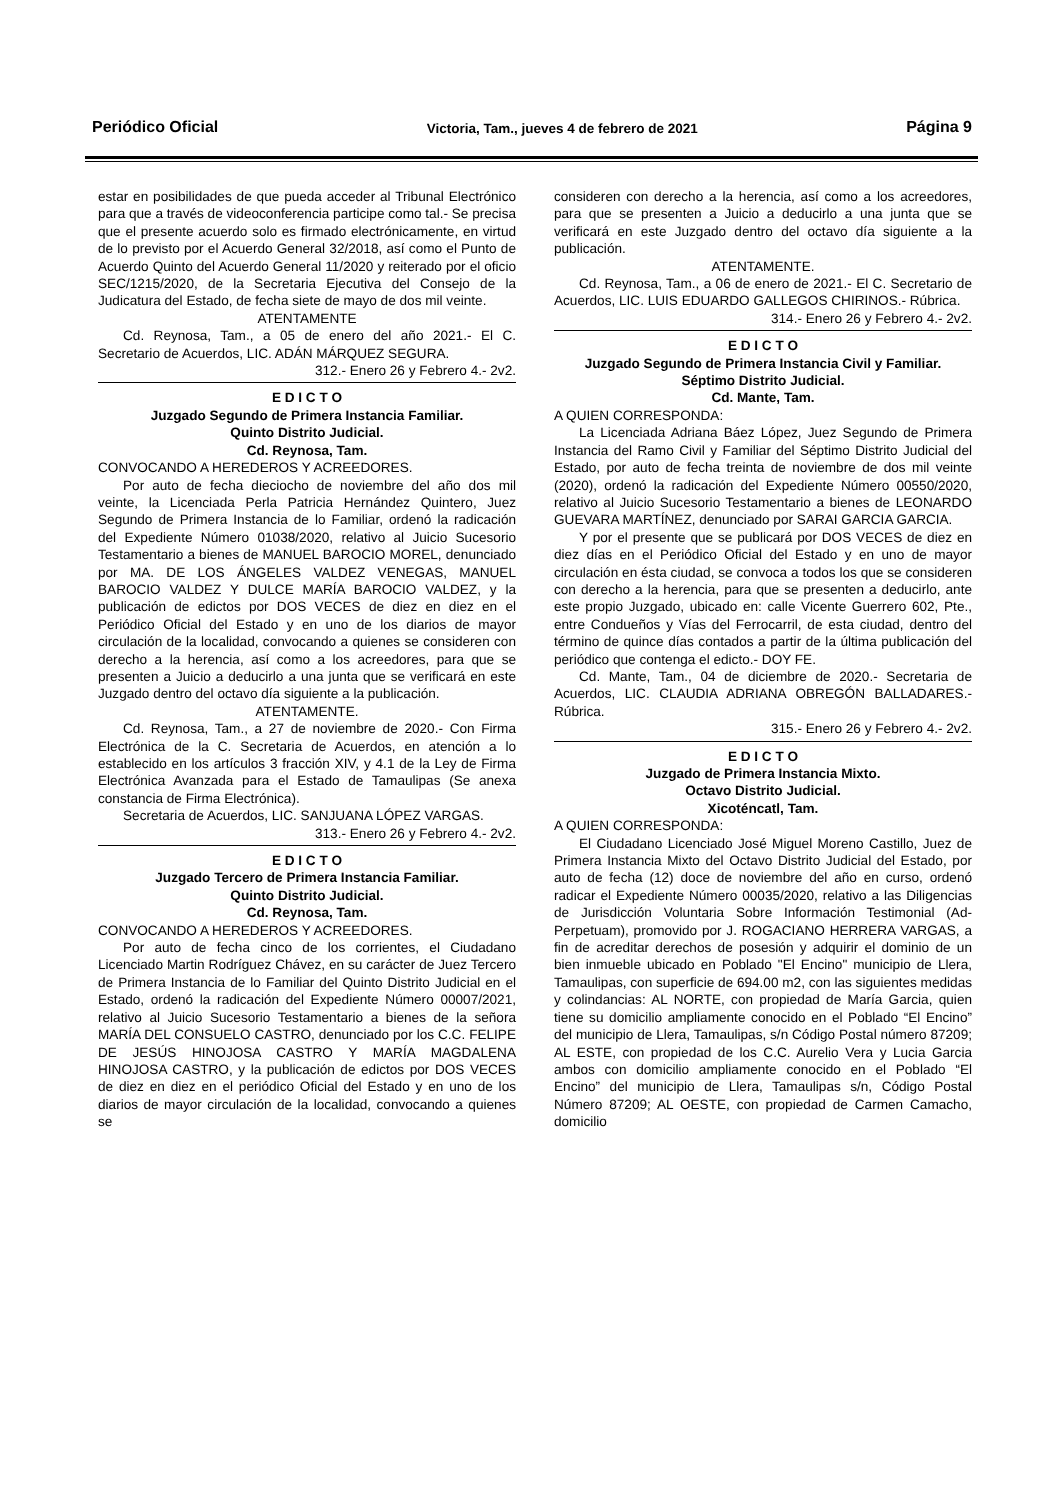Periódico Oficial Victoria, Tam., jueves 4 de febrero de 2021 Página 9
estar en posibilidades de que pueda acceder al Tribunal Electrónico para que a través de videoconferencia participe como tal.- Se precisa que el presente acuerdo solo es firmado electrónicamente, en virtud de lo previsto por el Acuerdo General 32/2018, así como el Punto de Acuerdo Quinto del Acuerdo General 11/2020 y reiterado por el oficio SEC/1215/2020, de la Secretaria Ejecutiva del Consejo de la Judicatura del Estado, de fecha siete de mayo de dos mil veinte.
ATENTAMENTE
Cd. Reynosa, Tam., a 05 de enero del año 2021.- El C. Secretario de Acuerdos, LIC. ADÁN MÁRQUEZ SEGURA.
312.- Enero 26 y Febrero 4.- 2v2.
E D I C T O
Juzgado Segundo de Primera Instancia Familiar.
Quinto Distrito Judicial.
Cd. Reynosa, Tam.
CONVOCANDO A HEREDEROS Y ACREEDORES.
Por auto de fecha dieciocho de noviembre del año dos mil veinte, la Licenciada Perla Patricia Hernández Quintero, Juez Segundo de Primera Instancia de lo Familiar, ordenó la radicación del Expediente Número 01038/2020, relativo al Juicio Sucesorio Testamentario a bienes de MANUEL BAROCIO MOREL, denunciado por MA. DE LOS ÁNGELES VALDEZ VENEGAS, MANUEL BAROCIO VALDEZ Y DULCE MARÍA BAROCIO VALDEZ, y la publicación de edictos por DOS VECES de diez en diez en el Periódico Oficial del Estado y en uno de los diarios de mayor circulación de la localidad, convocando a quienes se consideren con derecho a la herencia, así como a los acreedores, para que se presenten a Juicio a deducirlo a una junta que se verificará en este Juzgado dentro del octavo día siguiente a la publicación.
ATENTAMENTE.
Cd. Reynosa, Tam., a 27 de noviembre de 2020.- Con Firma Electrónica de la C. Secretaria de Acuerdos, en atención a lo establecido en los artículos 3 fracción XIV, y 4.1 de la Ley de Firma Electrónica Avanzada para el Estado de Tamaulipas (Se anexa constancia de Firma Electrónica).
Secretaria de Acuerdos, LIC. SANJUANA LÓPEZ VARGAS.
313.- Enero 26 y Febrero 4.- 2v2.
E D I C T O
Juzgado Tercero de Primera Instancia Familiar.
Quinto Distrito Judicial.
Cd. Reynosa, Tam.
CONVOCANDO A HEREDEROS Y ACREEDORES.
Por auto de fecha cinco de los corrientes, el Ciudadano Licenciado Martin Rodríguez Chávez, en su carácter de Juez Tercero de Primera Instancia de lo Familiar del Quinto Distrito Judicial en el Estado, ordenó la radicación del Expediente Número 00007/2021, relativo al Juicio Sucesorio Testamentario a bienes de la señora MARÍA DEL CONSUELO CASTRO, denunciado por los C.C. FELIPE DE JESÚS HINOJOSA CASTRO Y MARÍA MAGDALENA HINOJOSA CASTRO, y la publicación de edictos por DOS VECES de diez en diez en el periódico Oficial del Estado y en uno de los diarios de mayor circulación de la localidad, convocando a quienes se
consideren con derecho a la herencia, así como a los acreedores, para que se presenten a Juicio a deducirlo a una junta que se verificará en este Juzgado dentro del octavo día siguiente a la publicación.
ATENTAMENTE.
Cd. Reynosa, Tam., a 06 de enero de 2021.- El C. Secretario de Acuerdos, LIC. LUIS EDUARDO GALLEGOS CHIRINOS.- Rúbrica.
314.- Enero 26 y Febrero 4.- 2v2.
E D I C T O
Juzgado Segundo de Primera Instancia Civil y Familiar.
Séptimo Distrito Judicial.
Cd. Mante, Tam.
A QUIEN CORRESPONDA:
La Licenciada Adriana Báez López, Juez Segundo de Primera Instancia del Ramo Civil y Familiar del Séptimo Distrito Judicial del Estado, por auto de fecha treinta de noviembre de dos mil veinte (2020), ordenó la radicación del Expediente Número 00550/2020, relativo al Juicio Sucesorio Testamentario a bienes de LEONARDO GUEVARA MARTÍNEZ, denunciado por SARAI GARCIA GARCIA.
Y por el presente que se publicará por DOS VECES de diez en diez días en el Periódico Oficial del Estado y en uno de mayor circulación en ésta ciudad, se convoca a todos los que se consideren con derecho a la herencia, para que se presenten a deducirlo, ante este propio Juzgado, ubicado en: calle Vicente Guerrero 602, Pte., entre Condueños y Vías del Ferrocarril, de esta ciudad, dentro del término de quince días contados a partir de la última publicación del periódico que contenga el edicto.- DOY FE.
Cd. Mante, Tam., 04 de diciembre de 2020.- Secretaria de Acuerdos, LIC. CLAUDIA ADRIANA OBREGÓN BALLADARES.- Rúbrica.
315.- Enero 26 y Febrero 4.- 2v2.
E D I C T O
Juzgado de Primera Instancia Mixto.
Octavo Distrito Judicial.
Xicoténcatl, Tam.
A QUIEN CORRESPONDA:
El Ciudadano Licenciado José Miguel Moreno Castillo, Juez de Primera Instancia Mixto del Octavo Distrito Judicial del Estado, por auto de fecha (12) doce de noviembre del año en curso, ordenó radicar el Expediente Número 00035/2020, relativo a las Diligencias de Jurisdicción Voluntaria Sobre Información Testimonial (Ad-Perpetuam), promovido por J. ROGACIANO HERRERA VARGAS, a fin de acreditar derechos de posesión y adquirir el dominio de un bien inmueble ubicado en Poblado "El Encino" municipio de Llera, Tamaulipas, con superficie de 694.00 m2, con las siguientes medidas y colindancias: AL NORTE, con propiedad de María Garcia, quien tiene su domicilio ampliamente conocido en el Poblado “El Encino” del municipio de Llera, Tamaulipas, s/n Código Postal número 87209; AL ESTE, con propiedad de los C.C. Aurelio Vera y Lucia Garcia ambos con domicilio ampliamente conocido en el Poblado “El Encino” del municipio de Llera, Tamaulipas s/n, Código Postal Número 87209; AL OESTE, con propiedad de Carmen Camacho, domicilio